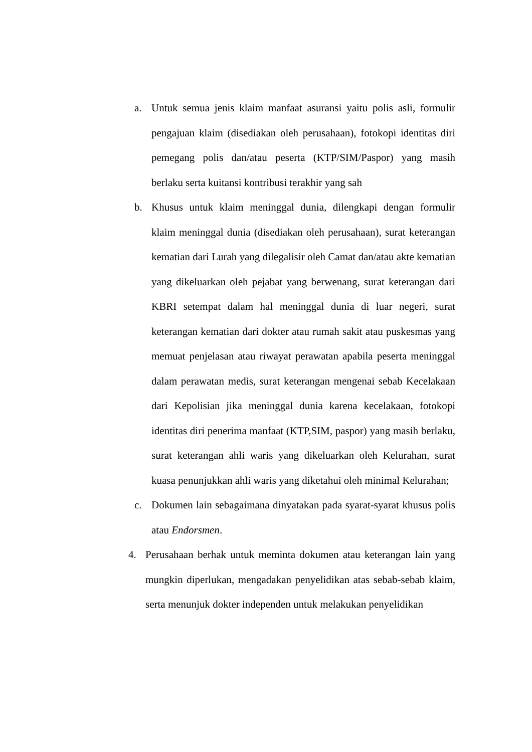a. Untuk semua jenis klaim manfaat asuransi yaitu polis asli, formulir pengajuan klaim (disediakan oleh perusahaan), fotokopi identitas diri pemegang polis dan/atau peserta (KTP/SIM/Paspor) yang masih berlaku serta kuitansi kontribusi terakhir yang sah
b. Khusus untuk klaim meninggal dunia, dilengkapi dengan formulir klaim meninggal dunia (disediakan oleh perusahaan), surat keterangan kematian dari Lurah yang dilegalisir oleh Camat dan/atau akte kematian yang dikeluarkan oleh pejabat yang berwenang, surat keterangan dari KBRI setempat dalam hal meninggal dunia di luar negeri, surat keterangan kematian dari dokter atau rumah sakit atau puskesmas yang memuat penjelasan atau riwayat perawatan apabila peserta meninggal dalam perawatan medis, surat keterangan mengenai sebab Kecelakaan dari Kepolisian jika meninggal dunia karena kecelakaan, fotokopi identitas diri penerima manfaat (KTP,SIM, paspor) yang masih berlaku, surat keterangan ahli waris yang dikeluarkan oleh Kelurahan, surat kuasa penunjukkan ahli waris yang diketahui oleh minimal Kelurahan;
c. Dokumen lain sebagaimana dinyatakan pada syarat-syarat khusus polis atau Endorsmen.
4. Perusahaan berhak untuk meminta dokumen atau keterangan lain yang mungkin diperlukan, mengadakan penyelidikan atas sebab-sebab klaim, serta menunjuk dokter independen untuk melakukan penyelidikan